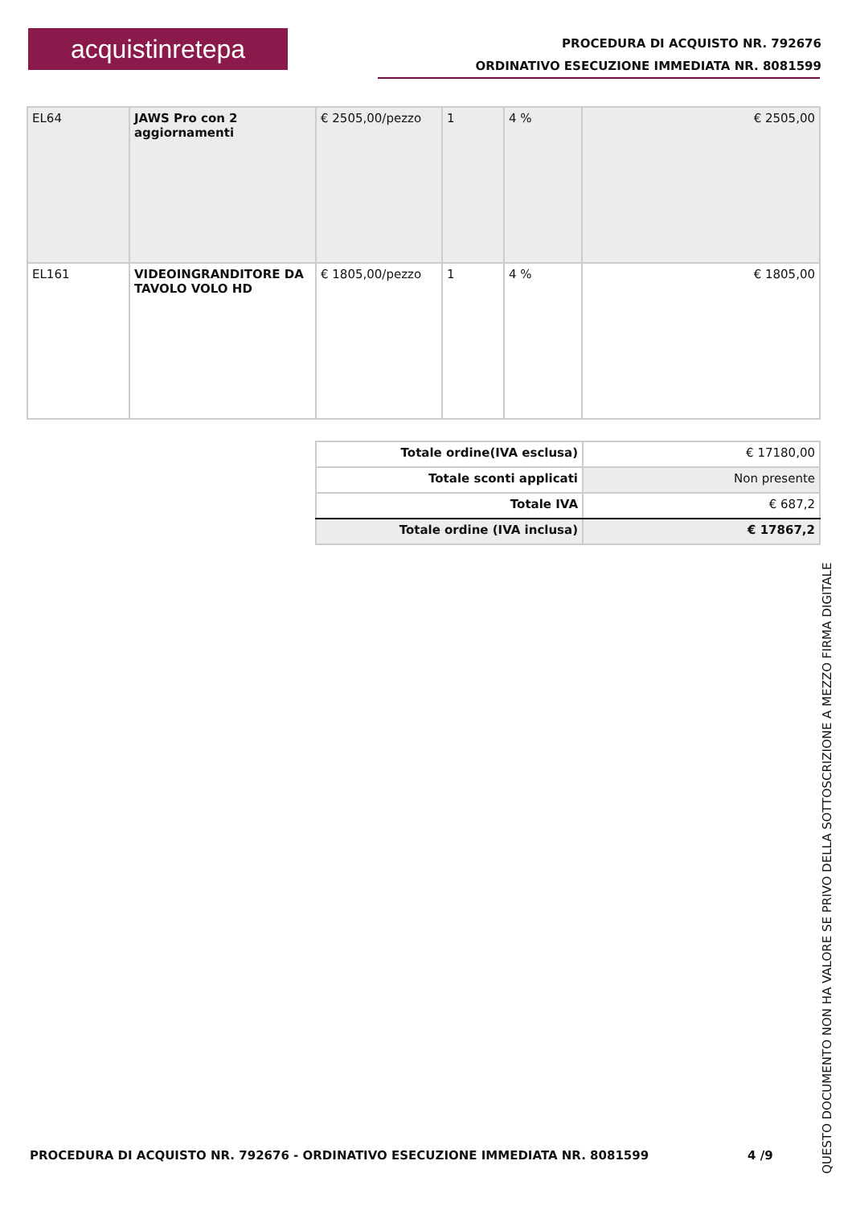acquistinretepa
PROCEDURA DI ACQUISTO NR. 792676
ORDINATIVO ESECUZIONE IMMEDIATA NR. 8081599
| EL64 | JAWS Pro con 2 aggiornamenti | € 2505,00/pezzo | 1 | 4 % | € 2505,00 |
| EL161 | VIDEOINGRANDITORE DA TAVOLO VOLO HD | € 1805,00/pezzo | 1 | 4 % | € 1805,00 |
| Totale ordine(IVA esclusa) | € 17180,00 |
| Totale sconti applicati | Non presente |
| Totale IVA | € 687,2 |
| Totale ordine (IVA inclusa) | € 17867,2 |
PROCEDURA DI ACQUISTO NR. 792676 - ORDINATIVO ESECUZIONE IMMEDIATA NR. 8081599
4 /9
QUESTO DOCUMENTO NON HA VALORE SE PRIVO DELLA SOTTOSCRIZIONE A MEZZO FIRMA DIGITALE